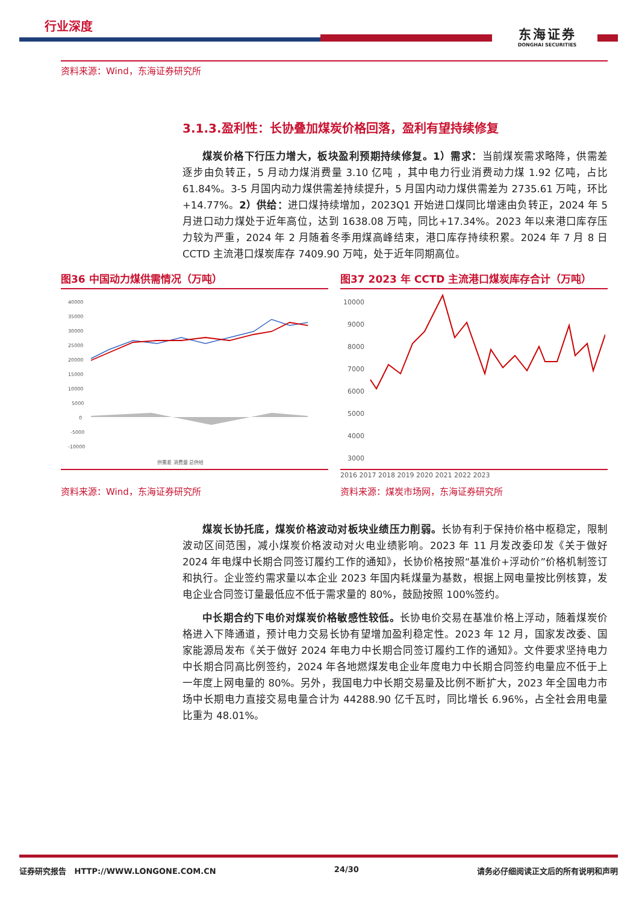行业深度
东海证券
DONGHAI SECURITIES
资料来源：Wind，东海证券研究所
3.1.3.盈利性：长协叠加煤炭价格回落，盈利有望持续修复
煤炭价格下行压力增大，板块盈利预期持续修复。1）需求：当前煤炭需求略降，供需差逐步由负转正，5 月动力煤消费量 3.10 亿吨 ，其中电力行业消费动力煤 1.92 亿吨，占比 61.84%。3-5 月国内动力煤供需差持续提升，5 月国内动力煤供需差为 2735.61 万吨，环比+14.77%。2）供给：进口煤持续增加，2023Q1 开始进口煤同比增速由负转正，2024 年 5 月进口动力煤处于近年高位，达到 1638.08 万吨，同比+17.34%。2023 年以来港口库存压力较为严重，2024 年 2 月随着冬季用煤高峰结束，港口库存持续积累。2024 年 7 月 8 日 CCTD 主流港口煤炭库存 7409.90 万吨，处于近年同期高位。
图36 中国动力煤供需情况（万吨）
40000
35000
30000
25000
20000
15000
10000
5000
0
-5000
-10000
供需差 消费量 总供给
图37 2023 年 CCTD 主流港口煤炭库存合计（万吨）
10000
9000
8000
7000
6000
5000
4000
3000
2016 2017 2018 2019 2020 2021 2022 2023
资料来源：Wind，东海证券研究所 资料来源：煤炭市场网，东海证券研究所
煤炭长协托底，煤炭价格波动对板块业绩压力削弱。长协有利于保持价格中枢稳定，限制波动区间范围，减小煤炭价格波动对火电业绩影响。2023 年 11 月发改委印发《关于做好 2024 年电煤中长期合同签订履约工作的通知》，长协价格按照“基准价+浮动价”价格机制签订和执行。企业签约需求量以本企业 2023 年国内耗煤量为基数，根据上网电量按比例核算，发电企业合同签订量最低应不低于需求量的 80%，鼓励按照 100%签约。
中长期合约下电价对煤炭价格敏感性较低。长协电价交易在基准价格上浮动，随着煤炭价格进入下降通道，预计电力交易长协有望增加盈利稳定性。2023 年 12 月，国家发改委、国家能源局发布《关于做好 2024 年电力中长期合同签订履约工作的通知》。文件要求坚持电力中长期合同高比例签约，2024 年各地燃煤发电企业年度电力中长期合同签约电量应不低于上一年度上网电量的 80%。另外，我国电力中长期交易量及比例不断扩大，2023 年全国电力市场中长期电力直接交易电量合计为 44288.90 亿千瓦时，同比增长 6.96%，占全社会用电量比重为 48.01%。
证券研究报告 HTTP://WWW.LONGONE.COM.CN 24/30 请务必仔细阅读正文后的所有说明和声明